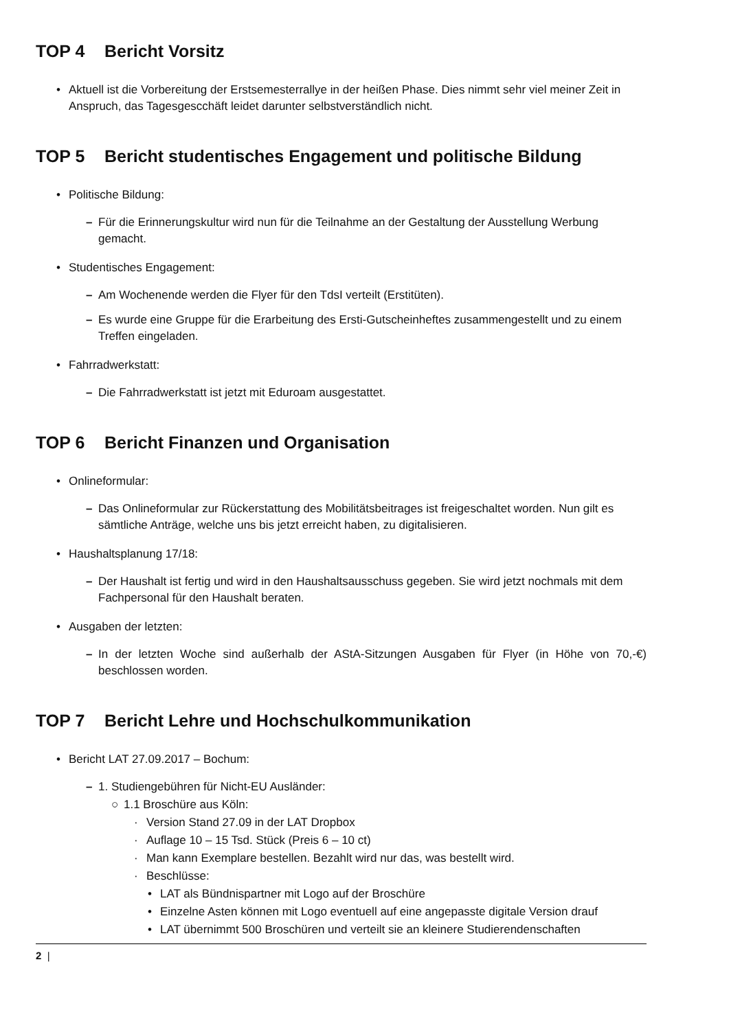TOP 4 Bericht Vorsitz
• Aktuell ist die Vorbereitung der Erstsemesterrallye in der heißen Phase. Dies nimmt sehr viel meiner Zeit in Anspruch, das Tagesgescchäft leidet darunter selbstverständlich nicht.
TOP 5 Bericht studentisches Engagement und politische Bildung
• Politische Bildung:
– Für die Erinnerungskultur wird nun für die Teilnahme an der Gestaltung der Ausstellung Werbung gemacht.
• Studentisches Engagement:
– Am Wochenende werden die Flyer für den TdsI verteilt (Erstitüten).
– Es wurde eine Gruppe für die Erarbeitung des Ersti-Gutscheinheftes zusammengestellt und zu einem Treffen eingeladen.
• Fahrradwerkstatt:
– Die Fahrradwerkstatt ist jetzt mit Eduroam ausgestattet.
TOP 6 Bericht Finanzen und Organisation
• Onlineformular:
– Das Onlineformular zur Rückerstattung des Mobilitätsbeitrages ist freigeschaltet worden. Nun gilt es sämtliche Anträge, welche uns bis jetzt erreicht haben, zu digitalisieren.
• Haushaltsplanung 17/18:
– Der Haushalt ist fertig und wird in den Haushaltsausschuss gegeben. Sie wird jetzt nochmals mit dem Fachpersonal für den Haushalt beraten.
• Ausgaben der letzten:
–
In der letzten Woche sind außerhalb der AStA-Sitzungen Ausgaben für Flyer (in Höhe von 70,-€) beschlossen worden.
TOP 7 Bericht Lehre und Hochschulkommunikation
• Bericht LAT 27.09.2017 – Bochum:
– 1. Studiengebühren für Nicht-EU Ausländer:
○ 1.1 Broschüre aus Köln:
· Version Stand 27.09 in der LAT Dropbox
· Auflage 10 – 15 Tsd. Stück (Preis 6 – 10 ct)
· Man kann Exemplare bestellen. Bezahlt wird nur das, was bestellt wird.
· Beschlüsse:
• LAT als Bündnispartner mit Logo auf der Broschüre
•
Einzelne Asten können mit Logo eventuell auf eine angepasste digitale Version drauf
• LAT übernimmt 500 Broschüren und verteilt sie an kleinere Studierendenschaften
2 |